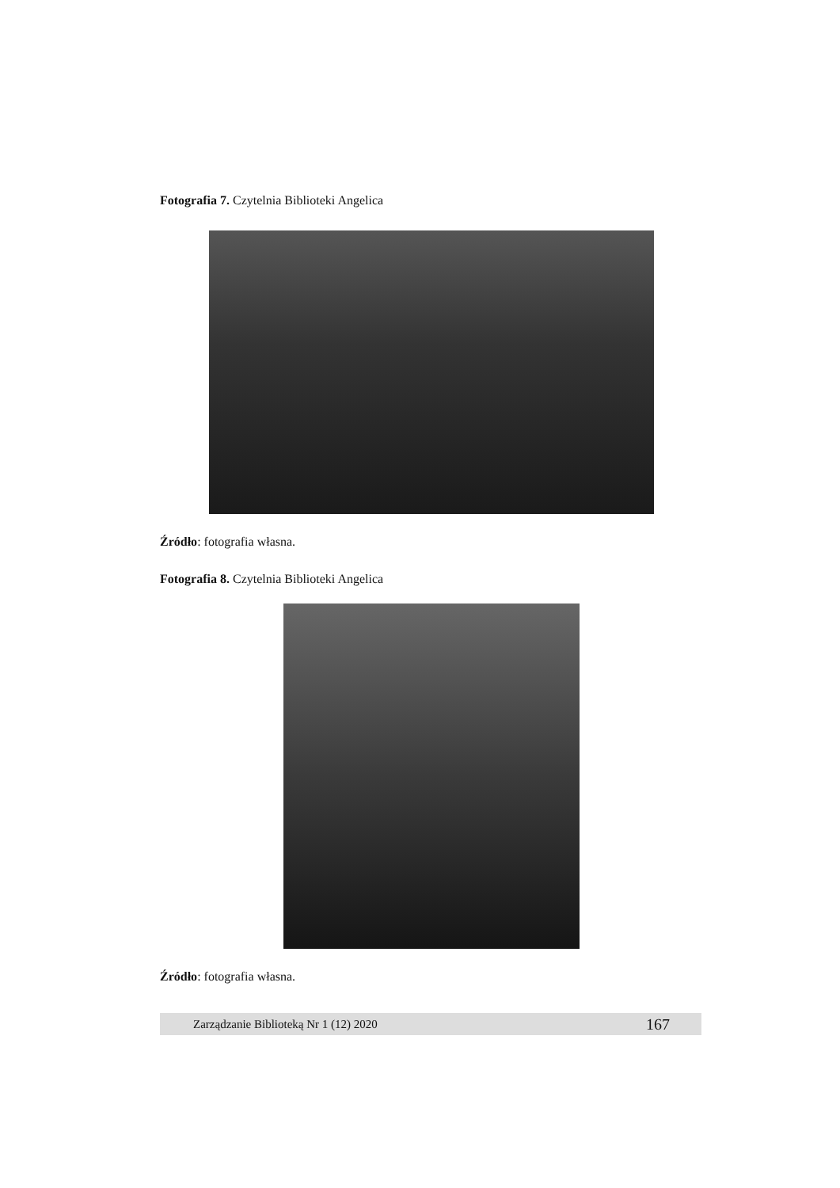Fotografia 7. Czytelnia Biblioteki Angelica
Źródło: fotografia własna.
Fotografia 8. Czytelnia Biblioteki Angelica
Źródło: fotografia własna.
Zarządzanie Biblioteką Nr 1 (12) 2020 167